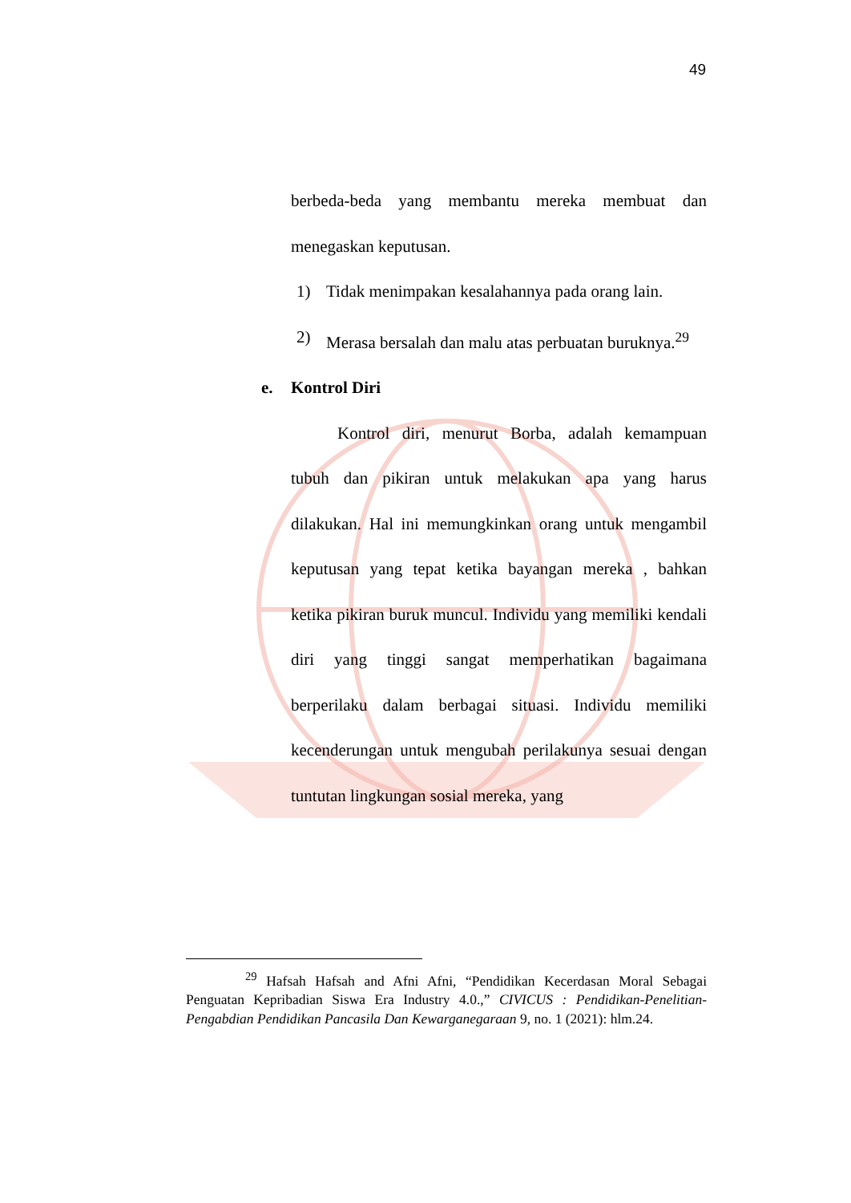49
berbeda-beda yang membantu mereka membuat dan menegaskan keputusan.
1) Tidak menimpakan kesalahannya pada orang lain.
2) Merasa bersalah dan malu atas perbuatan buruknya.<sup>29</sup>
e. Kontrol Diri
Kontrol diri, menurut Borba, adalah kemampuan tubuh dan pikiran untuk melakukan apa yang harus dilakukan. Hal ini memungkinkan orang untuk mengambil keputusan yang tepat ketika bayangan mereka , bahkan ketika pikiran buruk muncul. Individu yang memiliki kendali diri yang tinggi sangat memperhatikan bagaimana berperilaku dalam berbagai situasi. Individu memiliki kecenderungan untuk mengubah perilakunya sesuai dengan tuntutan lingkungan sosial mereka, yang
<sup>29</sup> Hafsah Hafsah and Afni Afni, “Pendidikan Kecerdasan Moral Sebagai Penguatan Kepribadian Siswa Era Industry 4.0.,” CIVICUS : Pendidikan-Penelitian-Pengabdian Pendidikan Pancasila Dan Kewarganegaraan 9, no. 1 (2021): hlm.24.